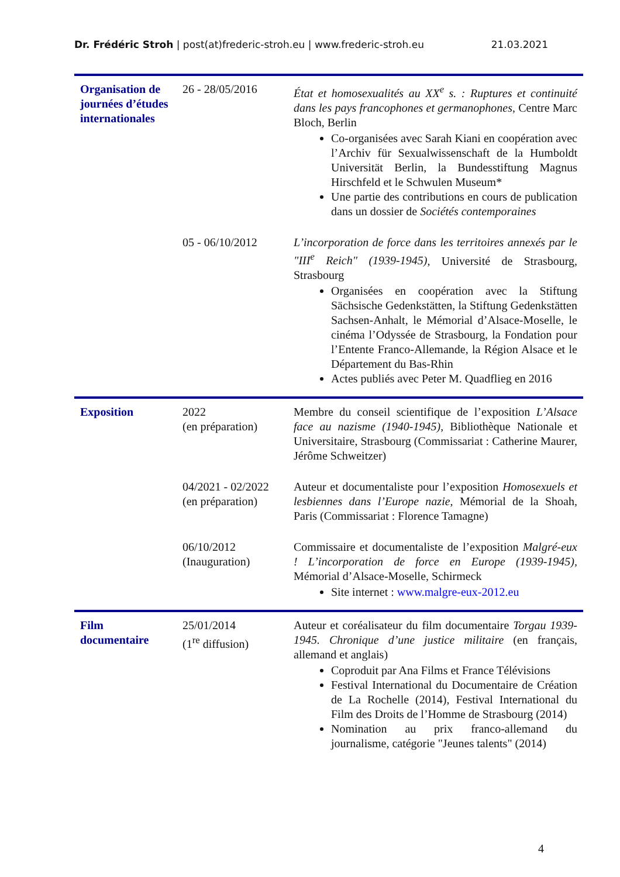Dr. Frédéric Stroh | post(at)frederic-stroh.eu | www.frederic-stroh.eu 21.03.2021
| Organisation de journées d’études internationales | 26 - 28/05/2016 | État et homosexualités au XX<sup>e</sup> s. : Ruptures et continuité dans les pays francophones et germanophones , Centre Marc Bloch, Berlin Co-organisées avec Sarah Kiani en coopération avec l’Archiv für Sexualwissenschaft de la Humboldt Universität Berlin, la Bundesstiftung Magnus Hirschfeld et le Schwulen Museum* Une partie des contributions en cours de publication dans un dossier de Sociétés contemporaines |
| | 05 - 06/10/2012 | L’incorporation de force dans les territoires annexés par le "III<sup>e</sup> Reich" (1939-1945) , Université de Strasbourg, Strasbourg Organisées en coopération avec la Stiftung Sächsische Gedenkstätten, la Stiftung Gedenkstätten Sachsen-Anhalt, le Mémorial d’Alsace-Moselle, le cinéma l’Odyssée de Strasbourg, la Fondation pour l’Entente Franco-Allemande, la Région Alsace et le Département du Bas-Rhin Actes publiés avec Peter M. Quadflieg en 2016 |
| Exposition | 2022 (en préparation) | Membre du conseil scientifique de l’exposition L’Alsace face au nazisme (1940-1945) , Bibliothèque Nationale et Universitaire, Strasbourg (Commissariat : Catherine Maurer, Jérôme Schweitzer) |
| | 04/2021 - 02/2022 (en préparation) | Auteur et documentaliste pour l’exposition Homosexuels et lesbiennes dans l’Europe nazie , Mémorial de la Shoah, Paris (Commissariat : Florence Tamagne) |
| | 06/10/2012 (Inauguration) | Commissaire et documentaliste de l’exposition Malgré-eux ! L’incorporation de force en Europe (1939-1945) , Mémorial d’Alsace-Moselle, Schirmeck Site internet : www.malgre-eux-2012.eu |
| Film documentaire | 25/01/2014 (1<sup>re</sup> diffusion) | Auteur et coréalisateur du film documentaire Torgau 1939-1945. Chronique d’une justice militaire (en français, allemand et anglais) Coproduit par Ana Films et France Télévisions Festival International du Documentaire de Création de La Rochelle (2014), Festival International du Film des Droits de l’Homme de Strasbourg (2014) Nomination au prix franco-allemand du journalisme, catégorie "Jeunes talents" (2014) |
4